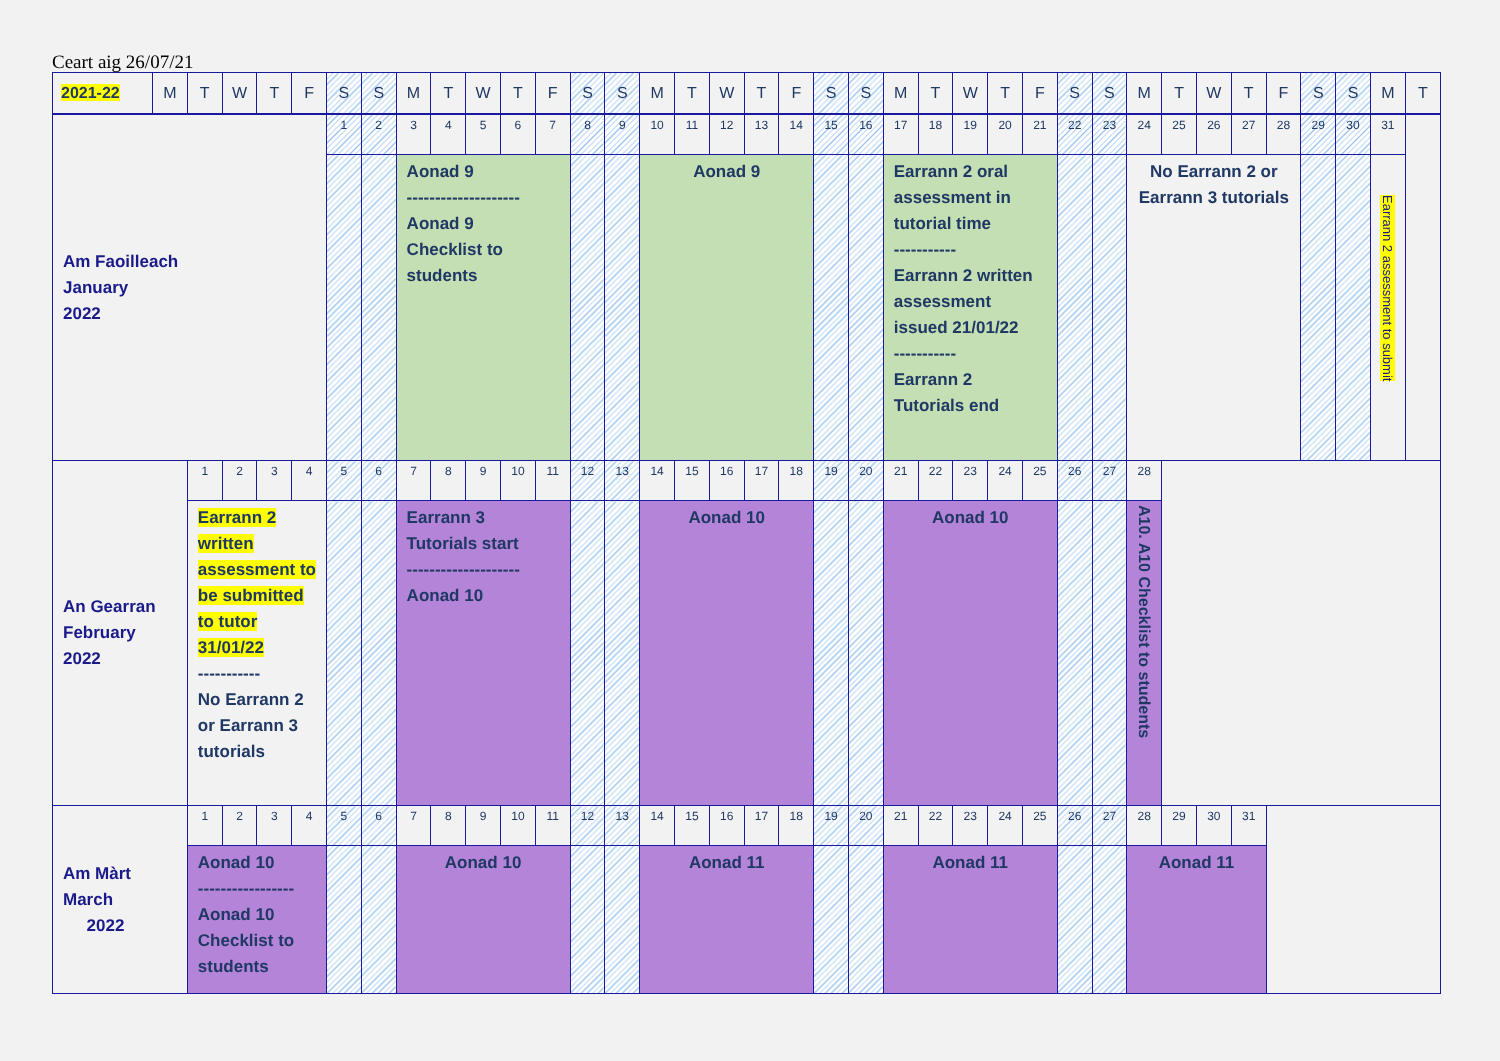Ceart aig 26/07/21
| 2021-22 | M | T | W | T | F | S | S | M | T | W | T | F | S | S | M | T | W | T | F | S | S | M | T | W | T | F | S | S | M | T | W | T | F | S | S | M | T |
| --- | --- | --- | --- | --- | --- | --- | --- | --- | --- | --- | --- | --- | --- | --- | --- | --- | --- | --- | --- | --- | --- | --- | --- | --- | --- | --- | --- | --- | --- | --- | --- | --- | --- | --- | --- | --- | --- |
| Am Faoilleach January 2022 | | | | | | 1 | 2 | 3 | 4 | 5 | 6 | 7 | 8 | 9 | 10 | 11 | 12 | 13 | 14 | 15 | 16 | 17 | 18 | 19 | 20 | 21 | 22 | 23 | 24 | 25 | 26 | 27 | 28 | 29 | 30 | 31 | |
| | | | | | | | | Aonad 9 -------------------- Aonad 9 Checklist to students | | | | | | | Aonad 9 | | | | | | | Earrann 2 oral assessment in tutorial time ----------- Earrann 2 written assessment issued 21/01/22 ----------- Earrann 2 Tutorials end | | | | | | | No Earrann 2 or Earrann 3 tutorials | | | | | | | Earrann 2 assessment to submit | |
| An Gearran February 2022 | | 1 | 2 | 3 | 4 | 5 | 6 | 7 | 8 | 9 | 10 | 11 | 12 | 13 | 14 | 15 | 16 | 17 | 18 | 19 | 20 | 21 | 22 | 23 | 24 | 25 | 26 | 27 | 28 | | | | | | | | |
| | | Earrann 2 written assessment to be submitted to tutor 31/01/22 ----------- No Earrann 2 or Earrann 3 tutorials | | | | | | Earrann 3 Tutorials start -------------------- Aonad 10 | | | | | | | Aonad 10 | | | | | | | Aonad 10 | | | | | | | A10. A10 Checklist to students | | | | | | | | |
| Am Màrt March 2022 | | 1 | 2 | 3 | 4 | 5 | 6 | 7 | 8 | 9 | 10 | 11 | 12 | 13 | 14 | 15 | 16 | 17 | 18 | 19 | 20 | 21 | 22 | 23 | 24 | 25 | 26 | 27 | 28 | 29 | 30 | 31 | | | | | |
| | | Aonad 10 ----------------- Aonad 10 Checklist to students | | | | | | Aonad 10 | | | | | | | Aonad 11 | | | | | | | Aonad 11 | | | | | | | Aonad 11 | | | | | | | | |